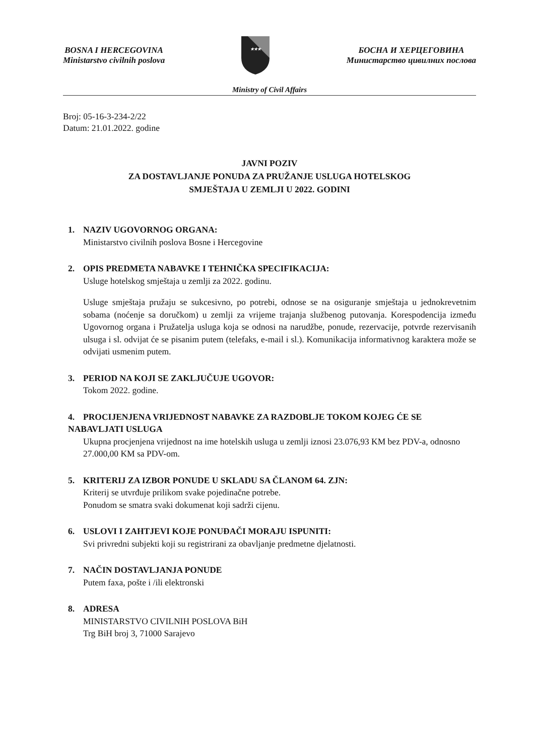BOSNA I HERCEGOVINA
Ministarstvo civilnih poslova
★★★
БОСНА И ХЕРЦЕГОВИНА
Министарство цивилних послова
Ministry of Civil Affairs
Broj: 05-16-3-234-2/22
Datum: 21.01.2022. godine
JAVNI POZIV
ZA DOSTAVLJANJE PONUDA ZA PRUŽANJE USLUGA HOTELSKOG
SMJEŠTAJA U ZEMLJI U 2022. GODINI
1. NAZIV UGOVORNOG ORGANA:
Ministarstvo civilnih poslova Bosne i Hercegovine
2. OPIS PREDMETA NABAVKE I TEHNIČKA SPECIFIKACIJA:
Usluge hotelskog smještaja u zemlji za 2022. godinu.
Usluge smještaja pružaju se sukcesivno, po potrebi, odnose se na osiguranje smještaja u jednokrevetnim sobama (noćenje sa doručkom) u zemlji za vrijeme trajanja službenog putovanja. Korespodencija između Ugovornog organa i Pružatelja usluga koja se odnosi na narudžbe, ponude, rezervacije, potvrde rezervisanih ulsuga i sl. odvijat će se pisanim putem (telefaks, e-mail i sl.). Komunikacija informativnog karaktera može se odvijati usmenim putem.
3. PERIOD NA KOJI SE ZAKLJUČUJE UGOVOR:
Tokom 2022. godine.
4. PROCIJENJENA VRIJEDNOST NABAVKE ZA RAZDOBLJE TOKOM KOJEG ĆE SE NABAVLJATI USLUGA
Ukupna procjenjena vrijednost na ime hotelskih usluga u zemlji iznosi 23.076,93 KM bez PDV-a, odnosno 27.000,00 KM sa PDV-om.
5. KRITERIJ ZA IZBOR PONUDE U SKLADU SA ČLANOM 64. ZJN:
Kriterij se utvrđuje prilikom svake pojedinačne potrebe.
Ponudom se smatra svaki dokumenat koji sadrži cijenu.
6. USLOVI I ZAHTJEVI KOJE PONUĐAČI MORAJU ISPUNITI:
Svi privredni subjekti koji su registrirani za obavljanje predmetne djelatnosti.
7. NAČIN DOSTAVLJANJA PONUDE
Putem faxa, pošte i /ili elektronski
8. ADRESA
MINISTARSTVO CIVILNIH POSLOVA BiH
Trg BiH broj 3, 71000 Sarajevo